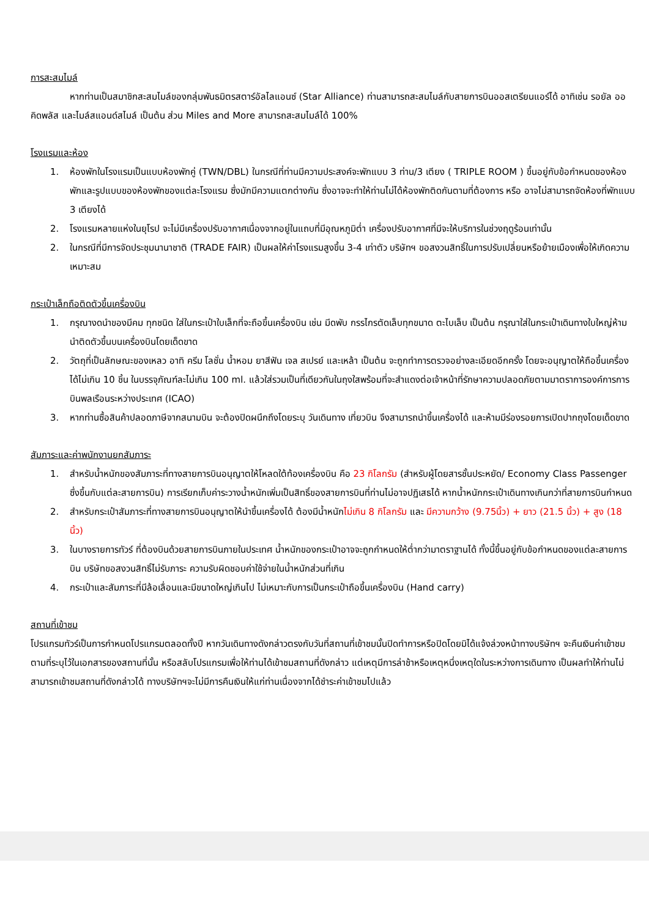การสะสมไมล์
หากท่านเป็นสมาชิกสะสมไมล์ของกลุ่มพันธมิตรสตาร์อัลไลแอนซ์ (Star Alliance) ท่านสามารถสะสมไมล์กับสายการบินออสเตรียนแอร์ได้ อาทิเช่น รอยัล ออคิดพลัส และไมล์สแอนด์สไมล์ เป็นต้น ส่วน Miles and More สามารถสะสมไมล์ได้ 100%
โรงแรมและห้อง
1. ห้องพักในโรงแรมเป็นแบบห้องพักคู่ (TWN/DBL) ในกรณีที่ท่านมีความประสงค์จะพักแบบ 3 ท่าน/3 เตียง ( TRIPLE ROOM ) ขึ้นอยู่กับข้อกำหนดของห้องพักและรูปแบบของห้องพักของแต่ละโรงแรม ซึ่งมักมีความแตกต่างกัน ซึ่งอาจจะทำให้ท่านไม่ได้ห้องพักติดกันตามที่ต้องการ หรือ อาจไม่สามารถจัดห้องที่พักแบบ 3 เตียงได้
2. โรงแรมหลายแห่งในยุโรป จะไม่มีเครื่องปรับอากาศเนื่องจากอยู่ในแถบที่มีอุณหภูมิต่ำ เครื่องปรับอากาศที่มีจะให้บริการในช่วงฤดูร้อนเท่านั้น
2. ในกรณีที่มีการจัดประชุมนานาชาติ (TRADE FAIR) เป็นผลให้ค่าโรงแรมสูงขึ้น 3-4 เท่าตัว บริษัทฯ ขอสงวนสิทธิ์ในการปรับเปลี่ยนหรือย้ายเมืองเพื่อให้เกิดความเหมาะสม
กระเป๋าเล็กถือติดตัวขึ้นเครื่องบิน
1. กรุณางดนำของมีคม ทุกชนิด ใส่ในกระเป๋าใบเล็กที่จะถือขึ้นเครื่องบิน เช่น มีดพับ กรรไกรตัดเล็บทุกขนาด ตะไบเล็บ เป็นต้น กรุณาใส่ในกระเป๋าเดินทางใบใหญ่ห้ามนำติดตัวขึ้นบนเครื่องบินโดยเด็ดขาด
2. วัตถุที่เป็นลักษณะของเหลว อาทิ ครีม โลชั่น น้ำหอม ยาสีฟัน เจล สเปรย์ และเหล้า เป็นต้น จะถูกทำการตรวจอย่างละเอียดอีกครั้ง โดยจะอนุญาตให้ถือขึ้นเครื่องได้ไม่เกิน 10 ชิ้น ในบรรจุภัณฑ์ละไม่เกิน 100 ml. แล้วใส่รวมเป็นที่เดียวกันในถุงใสพร้อมที่จะสำแดงต่อเจ้าหน้าที่รักษาความปลอดภัยตามมาตราการองค์การการบินพลเรือนระหว่างประเทศ (ICAO)
3. หากท่านซื้อสินค้าปลอดภาษีจากสนามบิน จะต้องปิดผนึกถึงโดยระบุ วันเดินทาง เที่ยวบิน จึงสามารถนำขึ้นเครื่องได้ และห้ามมีร่องรอยการเปิดปากถุงโดยเด็ดขาด
สัมภาระและค่าพนักงานยกสัมภาระ
1. สำหรับน้ำหนักของสัมภาระที่ทางสายการบินอนุญาตให้โหลดใต้ท้องเครื่องบิน คือ 23 กิโลกรัม (สำหรับผู้โดยสารชั้นประหยัด/ Economy Class Passenger ซึ่งขึ้นกับแต่ละสายการบิน) การเรียกเก็บค่าระวางน้ำหนักเพิ่มเป็นสิทธิ์ของสายการบินที่ท่านไม่อาจปฏิเสธได้ หากน้ำหนักกระเป๋าเดินทางเกินกว่าที่สายการบินกำหนด
2. สำหรับกระเป๋าสัมภาระที่ทางสายการบินอนุญาตให้นำขึ้นเครื่องได้ ต้องมีน้ำหนักไม่เกิน 8 กิโลกรัม และ มีความกว้าง (9.75นิ้ว) + ยาว (21.5 นิ้ว) + สูง (18 นิ้ว)
3. ในบางรายการทัวร์ ที่ต้องบินด้วยสายการบินภายในประเทศ น้ำหนักของกระเป๋าอาจจะถูกกำหนดให้ต่ำกว่ามาตราฐานได้ ทั้งนี้ขึ้นอยู่กับข้อกำหนดของแต่ละสายการบิน บริษัทขอสงวนสิทธิ์ไม่รับภาระ ความรับผิดชอบค่าใช้จ่ายในน้ำหนักส่วนที่เกิน
4. กระเป๋าและสัมภาระที่มีล้อเลื่อนและมีขนาดใหญ่เกินไป ไม่เหมาะกับการเป็นกระเป๋าถือขึ้นเครื่องบิน (Hand carry)
สถานที่เข้าชม
โปรแกรมทัวร์เป็นการกำหนดโปรแกรมตลอดทั้งปี หากวันเดินทางดังกล่าวตรงกับวันที่สถานที่เข้าชมนั้นปิดทำการหรือปิดโดยมิได้แจ้งล่วงหน้าทางบริษัทฯ จะคืนเงินค่าเข้าชมตามที่ระบุไว้ในเอกสารของสถานที่นั้น หรือสลับโปรแกรมเพื่อให้ท่านได้เข้าชมสถานที่ดังกล่าว แต่เหตุมีการล่าช้าหรือเหตุหนึ่งเหตุใดในระหว่างการเดินทาง เป็นผลทำให้ท่านไม่สามารถเข้าชมสถานที่ดังกล่าวได้ ทางบริษัทฯจะไม่มีการคืนเงินให้แก่ท่านเนื่องจากได้ชำระค่าเข้าชมไปแล้ว